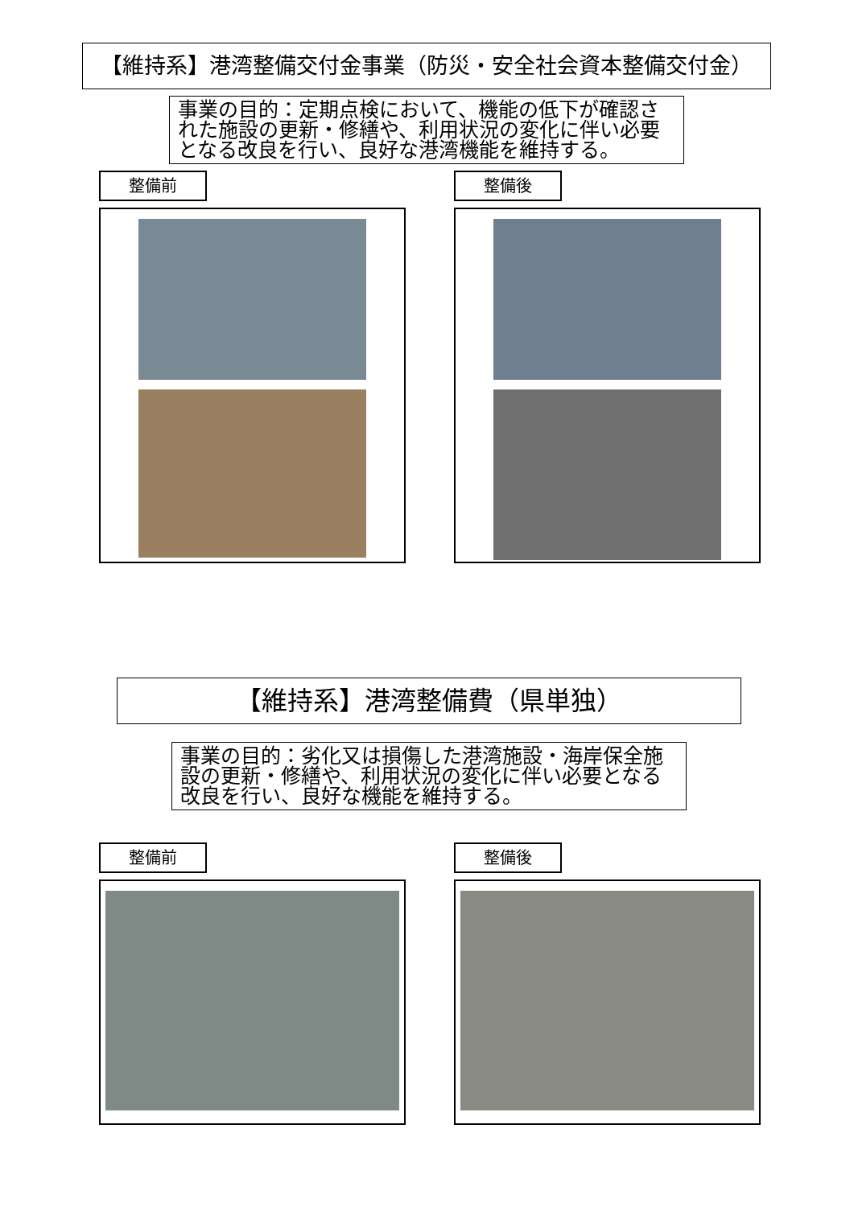【維持系】港湾整備交付金事業（防災・安全社会資本整備交付金）
事業の目的：定期点検において、機能の低下が確認された施設の更新・修繕や、利用状況の変化に伴い必要となる改良を行い、良好な港湾機能を維持する。
整備前 整備後
【維持系】港湾整備費（県単独）
事業の目的：劣化又は損傷した港湾施設・海岸保全施設の更新・修繕や、利用状況の変化に伴い必要となる改良を行い、良好な機能を維持する。
整備前 整備後